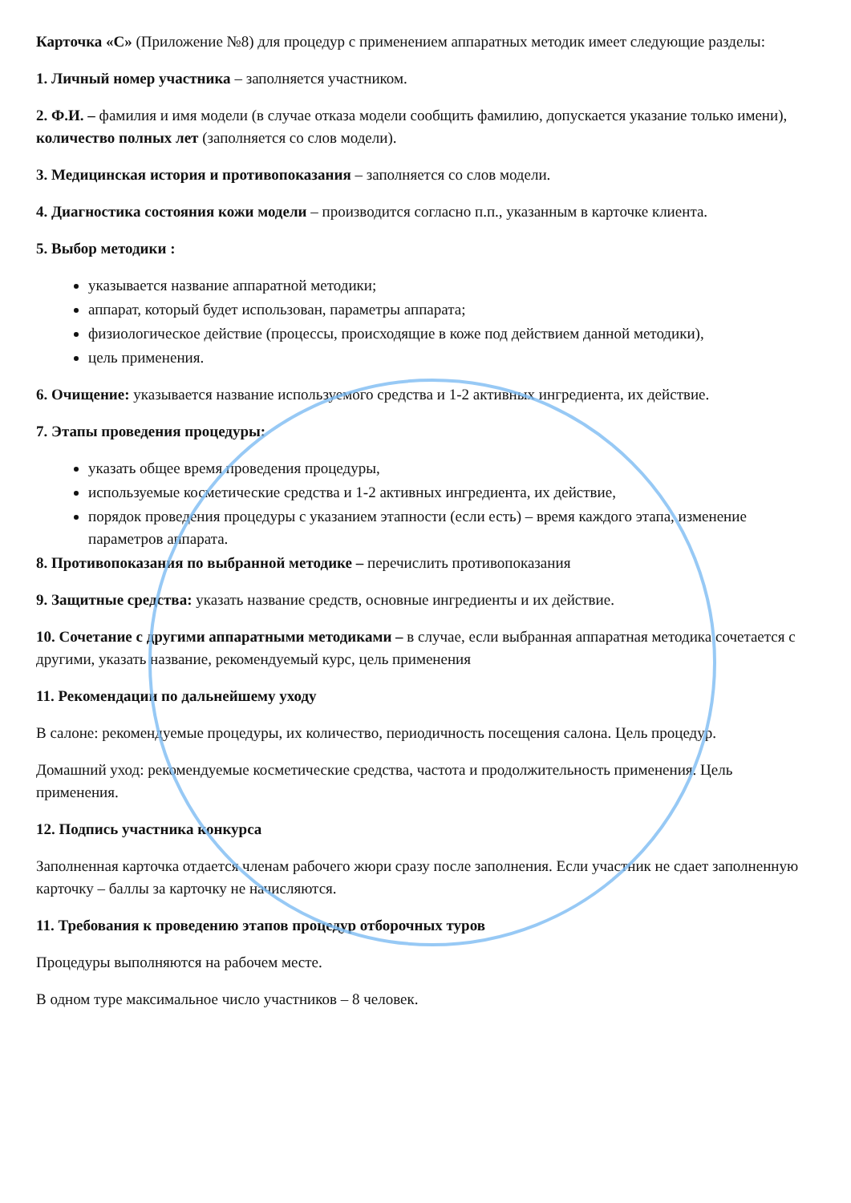Карточка «С» (Приложение №8) для процедур с применением аппаратных методик имеет следующие разделы:
1. Личный номер участника – заполняется участником.
2. Ф.И. – фамилия и имя модели (в случае отказа модели сообщить фамилию, допускается указание только имени), количество полных лет (заполняется со слов модели).
3. Медицинская история и противопоказания – заполняется со слов модели.
4. Диагностика состояния кожи модели – производится согласно п.п., указанным в карточке клиента.
5. Выбор методики :
указывается название аппаратной методики;
аппарат, который будет использован, параметры аппарата;
физиологическое действие (процессы, происходящие в коже под действием данной методики),
цель применения.
6. Очищение: указывается название используемого средства и 1-2 активных ингредиента, их действие.
7. Этапы проведения процедуры:
указать общее время проведения процедуры,
используемые косметические средства и 1-2 активных ингредиента, их действие,
порядок проведения процедуры с указанием этапности (если есть) – время каждого этапа, изменение параметров аппарата.
8. Противопоказания по выбранной методике – перечислить противопоказания
9. Защитные средства: указать название средств, основные ингредиенты и их действие.
10. Сочетание с другими аппаратными методиками – в случае, если выбранная аппаратная методика сочетается с другими, указать название, рекомендуемый курс, цель применения
11. Рекомендации по дальнейшему уходу
В салоне: рекомендуемые процедуры, их количество, периодичность посещения салона. Цель процедур.
Домашний уход: рекомендуемые косметические средства, частота и продолжительность применения. Цель применения.
12. Подпись участника конкурса
Заполненная карточка отдается членам рабочего жюри сразу после заполнения. Если участник не сдает заполненную карточку – баллы за карточку не начисляются.
11. Требования к проведению этапов процедур отборочных туров
Процедуры выполняются на рабочем месте.
В одном туре максимальное число участников – 8 человек.